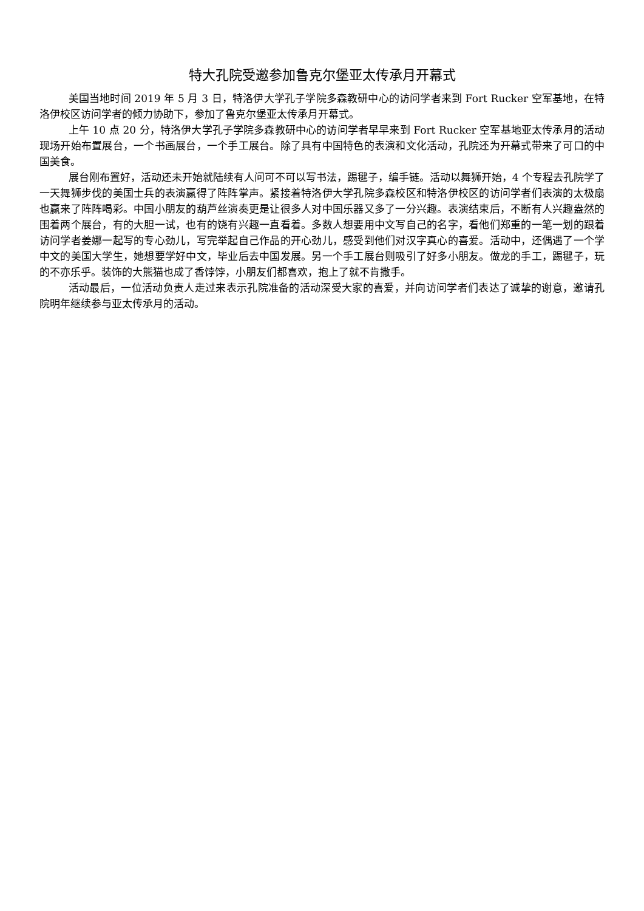特大孔院受邀参加鲁克尔堡亚太传承月开幕式
美国当地时间 2019 年 5 月 3 日，特洛伊大学孔子学院多森教研中心的访问学者来到 Fort Rucker 空军基地，在特洛伊校区访问学者的倾力协助下，参加了鲁克尔堡亚太传承月开幕式。
上午 10 点 20 分，特洛伊大学孔子学院多森教研中心的访问学者早早来到 Fort Rucker 空军基地亚太传承月的活动现场开始布置展台，一个书画展台，一个手工展台。除了具有中国特色的表演和文化活动，孔院还为开幕式带来了可口的中国美食。
展台刚布置好，活动还未开始就陆续有人问可不可以写书法，踢毽子，编手链。活动以舞狮开始，4 个专程去孔院学了一天舞狮步伐的美国士兵的表演赢得了阵阵掌声。紧接着特洛伊大学孔院多森校区和特洛伊校区的访问学者们表演的太极扇也赢来了阵阵喝彩。中国小朋友的葫芦丝演奏更是让很多人对中国乐器又多了一分兴趣。表演结束后，不断有人兴趣盎然的围着两个展台，有的大胆一试，也有的饶有兴趣一直看着。多数人想要用中文写自己的名字，看他们郑重的一笔一划的跟着访问学者姜娜一起写的专心劲儿，写完举起自己作品的开心劲儿，感受到他们对汉字真心的喜爱。活动中，还偶遇了一个学中文的美国大学生，她想要学好中文，毕业后去中国发展。另一个手工展台则吸引了好多小朋友。做龙的手工，踢毽子，玩的不亦乐乎。装饰的大熊猫也成了香饽饽，小朋友们都喜欢，抱上了就不肯撒手。
活动最后，一位活动负责人走过来表示孔院准备的活动深受大家的喜爱，并向访问学者们表达了诚挚的谢意，邀请孔院明年继续参与亚太传承月的活动。